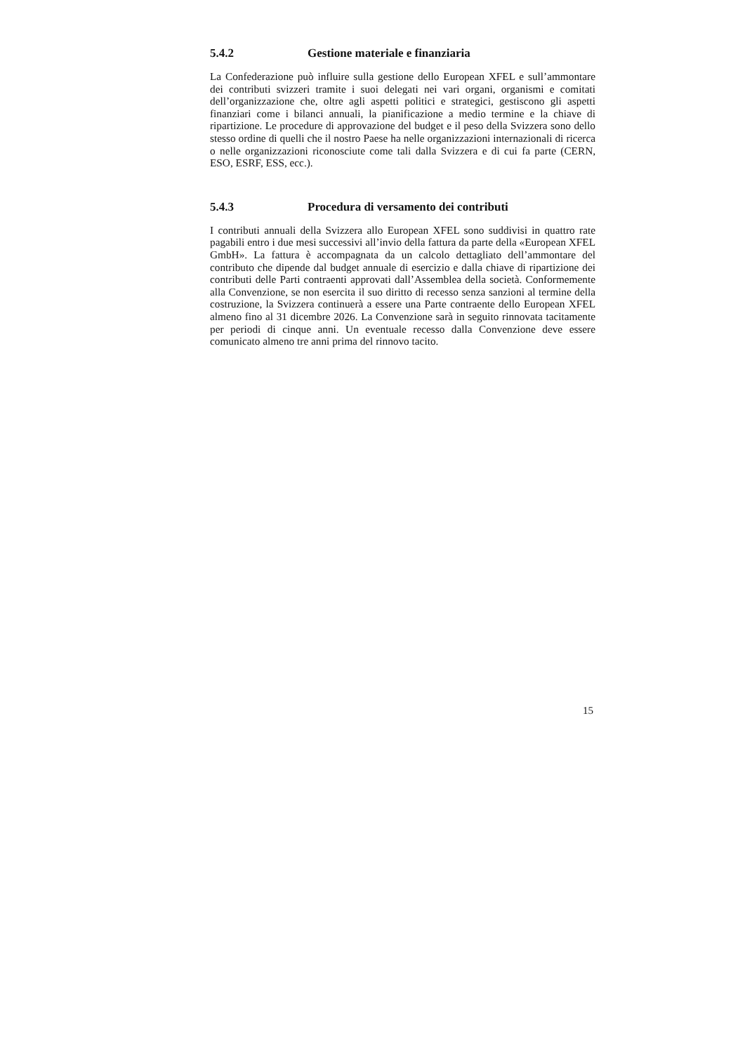5.4.2 Gestione materiale e finanziaria
La Confederazione può influire sulla gestione dello European XFEL e sull’ammontare dei contributi svizzeri tramite i suoi delegati nei vari organi, organismi e comitati dell’organizzazione che, oltre agli aspetti politici e strategici, gestiscono gli aspetti finanziari come i bilanci annuali, la pianificazione a medio termine e la chiave di ripartizione. Le procedure di approvazione del budget e il peso della Svizzera sono dello stesso ordine di quelli che il nostro Paese ha nelle organizzazioni internazionali di ricerca o nelle organizzazioni riconosciute come tali dalla Svizzera e di cui fa parte (CERN, ESO, ESRF, ESS, ecc.).
5.4.3 Procedura di versamento dei contributi
I contributi annuali della Svizzera allo European XFEL sono suddivisi in quattro rate pagabili entro i due mesi successivi all’invio della fattura da parte della «European XFEL GmbH». La fattura è accompagnata da un calcolo dettagliato dell’ammontare del contributo che dipende dal budget annuale di esercizio e dalla chiave di ripartizione dei contributi delle Parti contraenti approvati dall’Assemblea della società. Conformemente alla Convenzione, se non esercita il suo diritto di recesso senza sanzioni al termine della costruzione, la Svizzera continuerà a essere una Parte contraente dello European XFEL almeno fino al 31 dicembre 2026. La Convenzione sarà in seguito rinnovata tacitamente per periodi di cinque anni. Un eventuale recesso dalla Convenzione deve essere comunicato almeno tre anni prima del rinnovo tacito.
15